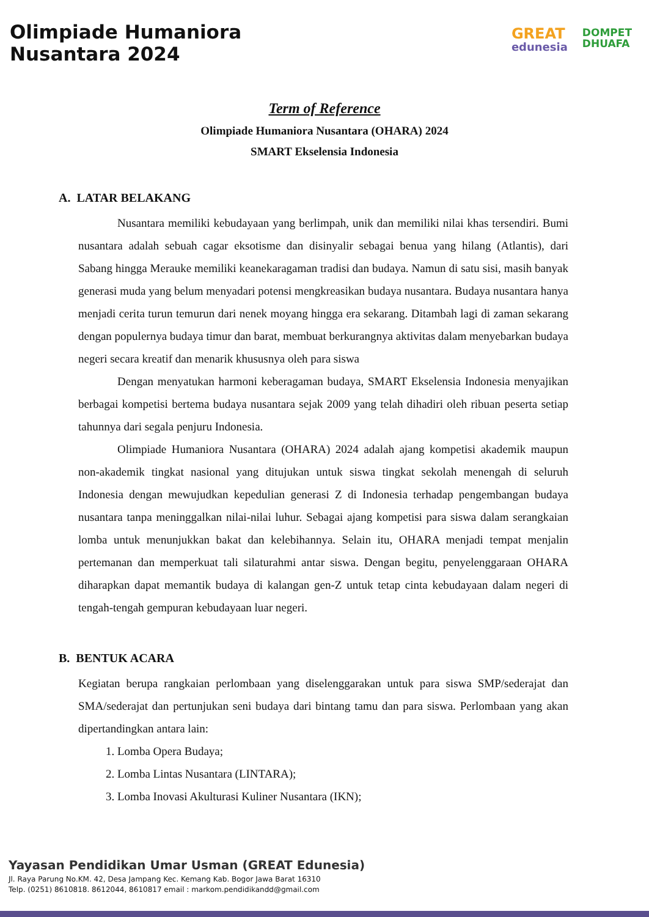Olimpiade Humaniora
Nusantara 2024
GREAT
edunesia
DOMPET
DHUAFA
Term of Reference
Olimpiade Humaniora Nusantara (OHARA) 2024
SMART Ekselensia Indonesia
A. LATAR BELAKANG
Nusantara memiliki kebudayaan yang berlimpah, unik dan memiliki nilai khas tersendiri. Bumi nusantara adalah sebuah cagar eksotisme dan disinyalir sebagai benua yang hilang (Atlantis), dari Sabang hingga Merauke memiliki keanekaragaman tradisi dan budaya. Namun di satu sisi, masih banyak generasi muda yang belum menyadari potensi mengkreasikan budaya nusantara. Budaya nusantara hanya menjadi cerita turun temurun dari nenek moyang hingga era sekarang. Ditambah lagi di zaman sekarang dengan populernya budaya timur dan barat, membuat berkurangnya aktivitas dalam menyebarkan budaya negeri secara kreatif dan menarik khususnya oleh para siswa
Dengan menyatukan harmoni keberagaman budaya, SMART Ekselensia Indonesia menyajikan berbagai kompetisi bertema budaya nusantara sejak 2009 yang telah dihadiri oleh ribuan peserta setiap tahunnya dari segala penjuru Indonesia.
Olimpiade Humaniora Nusantara (OHARA) 2024 adalah ajang kompetisi akademik maupun non-akademik tingkat nasional yang ditujukan untuk siswa tingkat sekolah menengah di seluruh Indonesia dengan mewujudkan kepedulian generasi Z di Indonesia terhadap pengembangan budaya nusantara tanpa meninggalkan nilai-nilai luhur. Sebagai ajang kompetisi para siswa dalam serangkaian lomba untuk menunjukkan bakat dan kelebihannya. Selain itu, OHARA menjadi tempat menjalin pertemanan dan memperkuat tali silaturahmi antar siswa. Dengan begitu, penyelenggaraan OHARA diharapkan dapat memantik budaya di kalangan gen-Z untuk tetap cinta kebudayaan dalam negeri di tengah-tengah gempuran kebudayaan luar negeri.
B. BENTUK ACARA
Kegiatan berupa rangkaian perlombaan yang diselenggarakan untuk para siswa SMP/sederajat dan SMA/sederajat dan pertunjukan seni budaya dari bintang tamu dan para siswa. Perlombaan yang akan dipertandingkan antara lain:
1. Lomba Opera Budaya;
2. Lomba Lintas Nusantara (LINTARA);
3. Lomba Inovasi Akulturasi Kuliner Nusantara (IKN);
Yayasan Pendidikan Umar Usman (GREAT Edunesia)
Jl. Raya Parung No.KM. 42, Desa Jampang Kec. Kemang Kab. Bogor Jawa Barat 16310
Telp. (0251) 8610818. 8612044, 8610817 email : markom.pendidikandd@gmail.com